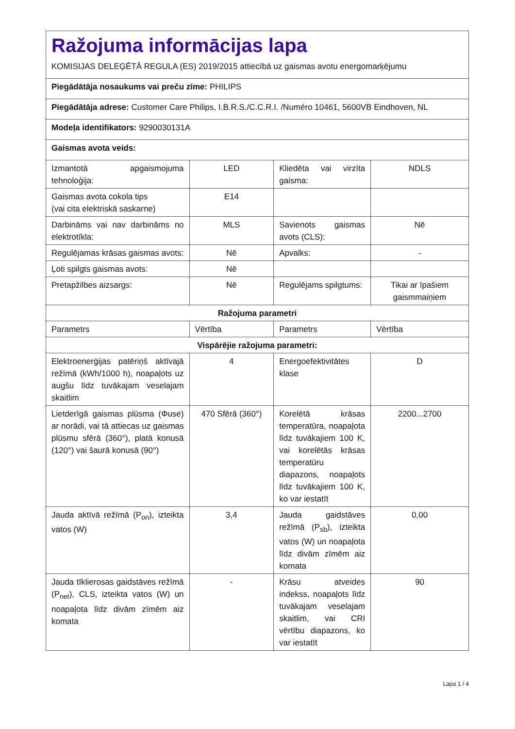| Ražojuma informācijas lapa KOMISIJAS DELEĢĒTĀ REGULA (ES) 2019/2015 attiecībā uz gaismas avotu energomarķējumu | | | |
| Piegādātāja nosaukums vai preču zīme: PHILIPS | | | |
| Piegādātāja adrese: Customer Care Philips, I.B.R.S./C.C.R.I. /Numéro 10461, 5600VB Eindhoven, NL | | | |
| Modeļa identifikators: 9290030131A | | | |
| Gaismas avota veids: | | | |
| Izmantotā apgaismojuma tehnoloģija: | LED | Kliedēta vai virzīta gaisma: | NDLS |
| Gaismas avota cokola tips (vai cita elektriskā saskarne) | E14 | | |
| Darbināms vai nav darbināms no elektrotīkla: | MLS | Savienots gaismas avots (CLS): | Nē |
| Regulējamas krāsas gaismas avots: | Nē | Apvalks: | - |
| Ļoti spilgts gaismas avots: | Nē | | |
| Pretapžilbes aizsargs: | Nē | Regulējams spilgtums: | Tikai ar īpašiem gaismmaiņiem |
| Ražojuma parametri | | | |
| Parametrs | Vērtība | Parametrs | Vērtība |
| Vispārējie ražojuma parametri: | | | |
| Elektroenerģijas patēriņš aktīvajā režīmā (kWh/1000 h), noapaļots uz augšu līdz tuvākajam veselajam skaitlim | 4 | Energoefektivitātes klase | D |
| Lietderīgā gaismas plūsma (Φuse) ar norādi, vai tā attiecas uz gaismas plūsmu sfērā (360°), platā konusā (120°) vai šaurā konusā (90°) | 470 Sfērā (360°) | Korelētā krāsas temperatūra, noapaļota līdz tuvākajiem 100 K, vai korelētās krāsas temperatūru diapazons, noapaļots līdz tuvākajiem 100 K, ko var iestatīt | 2200...2700 |
| Jauda aktīvā režīmā (P<sub>on</sub>), izteikta vatos (W) | 3,4 | Jauda gaidstāves režīmā (P<sub>sb</sub>), izteikta vatos (W) un noapaļota līdz divām zīmēm aiz komata | 0,00 |
| Jauda tīklierosas gaidstāves režīmā (P<sub>net</sub>), CLS, izteikta vatos (W) un noapaļota līdz divām zīmēm aiz komata | - | Krāsu atveides indekss, noapaļots līdz tuvākajam veselajam skaitlim, vai CRI vērtību diapazons, ko var iestatīt | 90 |
Lapa 1 / 4